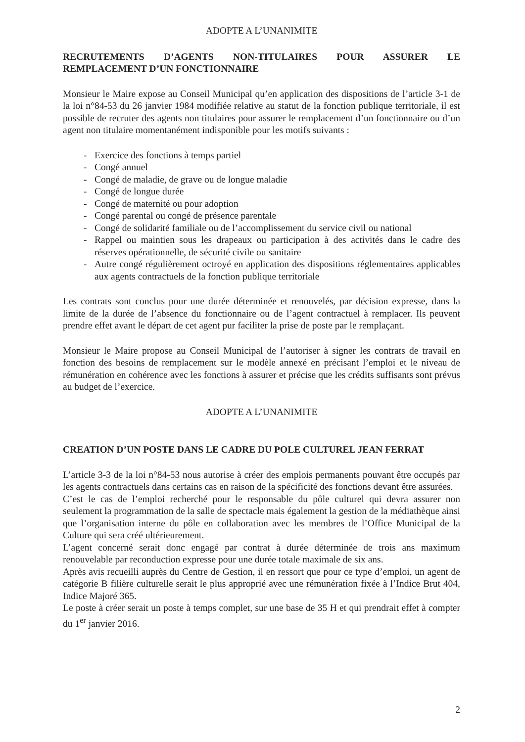ADOPTE A L’UNANIMITE
RECRUTEMENTS D’AGENTS NON-TITULAIRES POUR ASSURER LE REMPLACEMENT D’UN FONCTIONNAIRE
Monsieur le Maire expose au Conseil Municipal qu’en application des dispositions de l’article 3-1 de la loi n°84-53 du 26 janvier 1984 modifiée relative au statut de la fonction publique territoriale, il est possible de recruter des agents non titulaires pour assurer le remplacement d’un fonctionnaire ou d’un agent non titulaire momentanément indisponible pour les motifs suivants :
- Exercice des fonctions à temps partiel
- Congé annuel
- Congé de maladie, de grave ou de longue maladie
- Congé de longue durée
- Congé de maternité ou pour adoption
- Congé parental ou congé de présence parentale
- Congé de solidarité familiale ou de l’accomplissement du service civil ou national
- Rappel ou maintien sous les drapeaux ou participation à des activités dans le cadre des réserves opérationnelle, de sécurité civile ou sanitaire
- Autre congé régulièrement octroyé en application des dispositions réglementaires applicables aux agents contractuels de la fonction publique territoriale
Les contrats sont conclus pour une durée déterminée et renouvelés, par décision expresse, dans la limite de la durée de l’absence du fonctionnaire ou de l’agent contractuel à remplacer. Ils peuvent prendre effet avant le départ de cet agent pur faciliter la prise de poste par le remplaçant.
Monsieur le Maire propose au Conseil Municipal de l’autoriser à signer les contrats de travail en fonction des besoins de remplacement sur le modèle annexé en précisant l’emploi et le niveau de rémunération en cohérence avec les fonctions à assurer et précise que les crédits suffisants sont prévus au budget de l’exercice.
ADOPTE A L’UNANIMITE
CREATION D’UN POSTE DANS LE CADRE DU POLE CULTUREL JEAN FERRAT
L’article 3-3 de la loi n°84-53 nous autorise à créer des emplois permanents pouvant être occupés par les agents contractuels dans certains cas en raison de la spécificité des fonctions devant être assurées.
C’est le cas de l’emploi recherché pour le responsable du pôle culturel qui devra assurer non seulement la programmation de la salle de spectacle mais également la gestion de la médiathèque ainsi que l’organisation interne du pôle en collaboration avec les membres de l’Office Municipal de la Culture qui sera créé ultérieurement.
L’agent concerné serait donc engagé par contrat à durée déterminée de trois ans maximum renouvelable par reconduction expresse pour une durée totale maximale de six ans.
Après avis recueilli auprès du Centre de Gestion, il en ressort que pour ce type d’emploi, un agent de catégorie B filière culturelle serait le plus approprié avec une rémunération fixée à l’Indice Brut 404, Indice Majoré 365.
Le poste à créer serait un poste à temps complet, sur une base de 35 H et qui prendrait effet à compter du 1<sup>er</sup> janvier 2016.
2